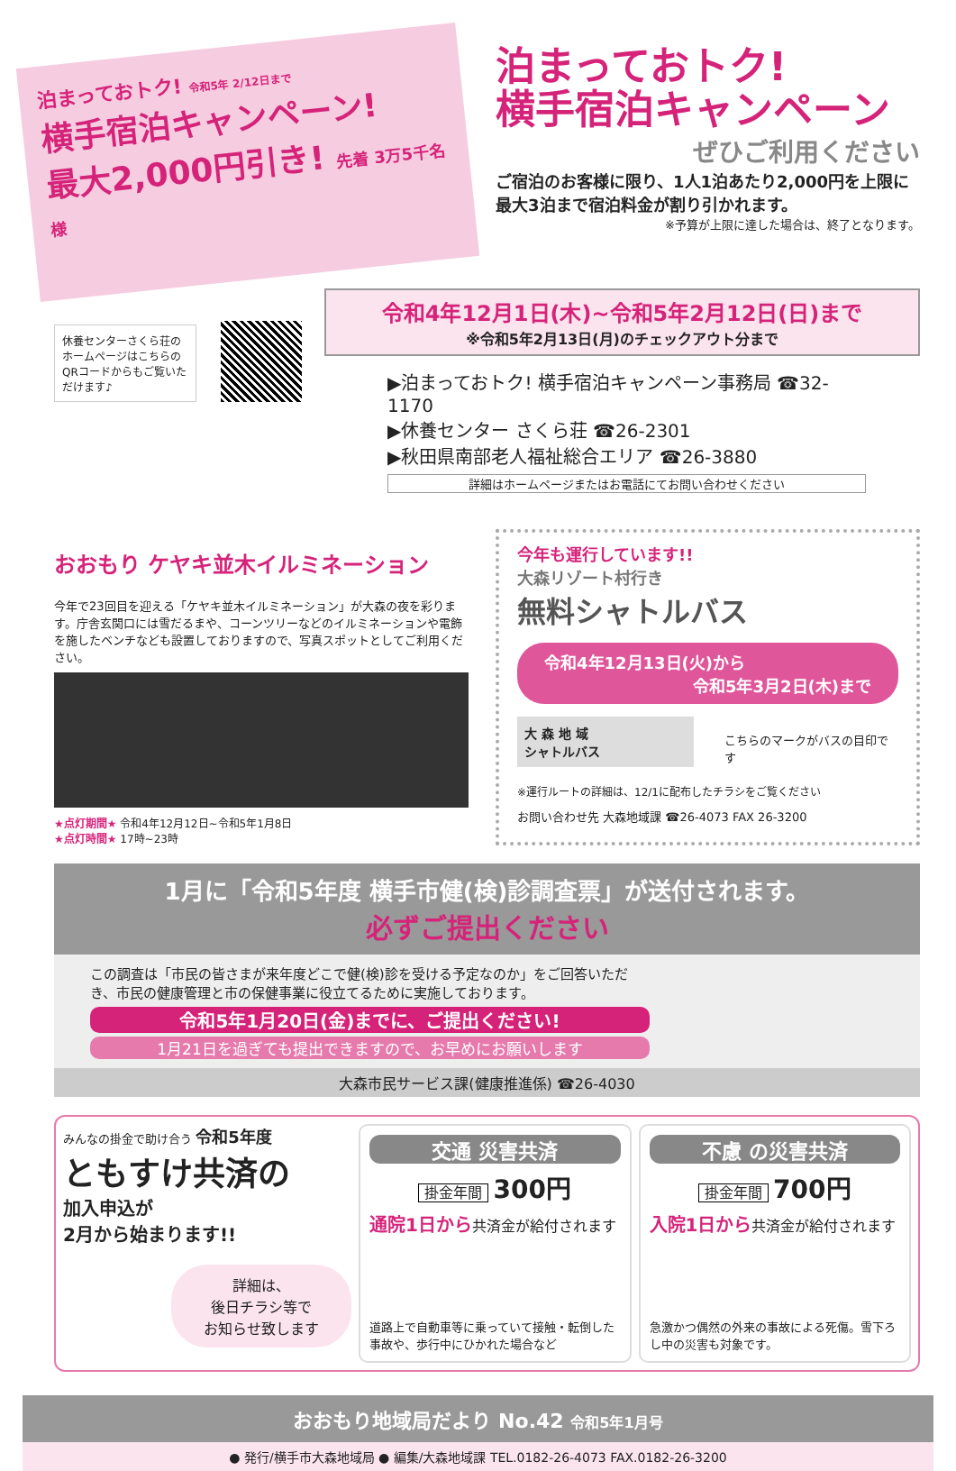泊まっておトク! 令和5年 2/12日まで
横手宿泊キャンペーン!
最大2,000円引き! 先着 3万5千名様
泊まっておトク!
横手宿泊キャンペーン
ぜひご利用ください
ご宿泊のお客様に限り、1人1泊あたり2,000円を上限に最大3泊まで宿泊料金が割り引かれます。
※予算が上限に達した場合は、終了となります。
休養センターさくら荘のホームページはこちらのQRコードからもご覧いただけます♪
令和4年12月1日(木)~令和5年2月12日(日)まで
※令和5年2月13日(月)のチェックアウト分まで
▶泊まっておトク! 横手宿泊キャンペーン事務局 ☎32-1170
▶休養センター さくら荘 ☎26-2301
▶秋田県南部老人福祉総合エリア ☎26-3880
詳細はホームページまたはお電話にてお問い合わせください
おおもり ケヤキ並木イルミネーション
今年で23回目を迎える「ケヤキ並木イルミネーション」が大森の夜を彩ります。庁舎玄関口には雪だるまや、コーンツリーなどのイルミネーションや電飾を施したベンチなども設置しておりますので、写真スポットとしてご利用ください。
★点灯期間★ 令和4年12月12日~令和5年1月8日
★点灯時間★ 17時~23時
今年も運行しています!!
大森リゾート村行き
無料シャトルバス
令和4年12月13日(火)から
令和5年3月2日(木)まで
大 森 地 域
シャトルバス
こちらのマークがバスの目印です
※運行ルートの詳細は、12/1に配布したチラシをご覧ください
お問い合わせ先 大森地域課 ☎26-4073 FAX 26-3200
1月に「令和5年度 横手市健(検)診調査票」が送付されます。
必ずご提出ください
この調査は「市民の皆さまが来年度どこで健(検)診を受ける予定なのか」をご回答いただき、市民の健康管理と市の保健事業に役立てるために実施しております。
令和5年1月20日(金)までに、ご提出ください!
1月21日を過ぎても提出できますので、お早めにお願いします
大森市民サービス課(健康推進係) ☎26-4030
みんなの掛金で助け合う 令和5年度
ともすけ共済の
加入申込が
2月から始まります!!
詳細は、
後日チラシ等で
お知らせ致します
交通 災害共済
掛金年間 300円
通院1日から共済金が給付されます
道路上で自動車等に乗っていて接触・転倒した事故や、歩行中にひかれた場合など
不慮 の災害共済
掛金年間 700円
入院1日から共済金が給付されます
急激かつ偶然の外来の事故による死傷。雪下ろし中の災害も対象です。
おおもり地域局だより No.42 令和5年1月号
● 発行/横手市大森地域局 ● 編集/大森地域課 TEL.0182-26-4073 FAX.0182-26-3200